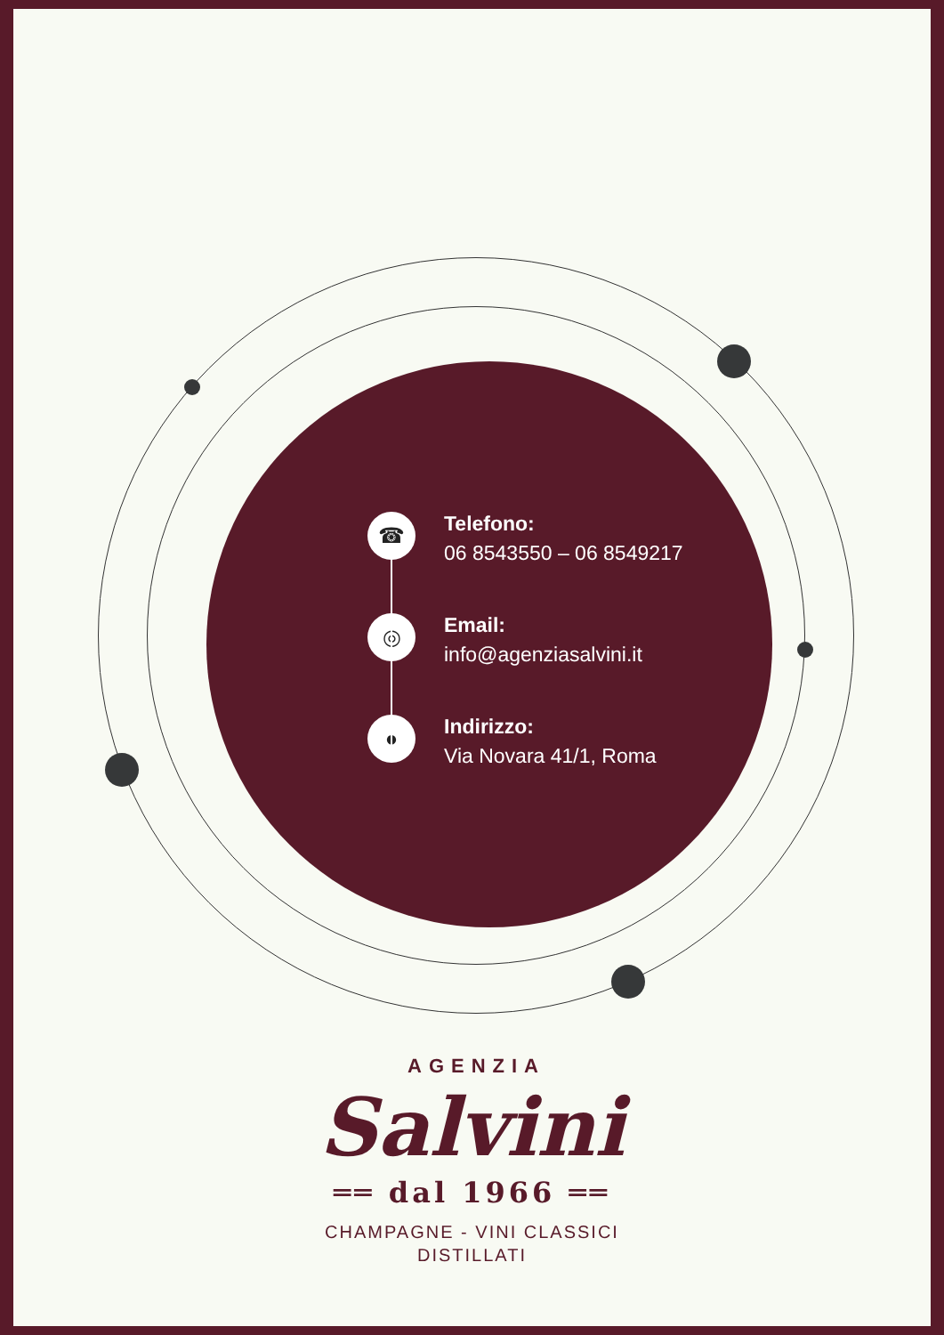☎
Telefono:
06 8543550 – 06 8549217
◎
Email:
info@agenziasalvini.it
●
Indirizzo:
Via Novara 41/1, Roma
AGENZIA
Salvini
══ dal 1966 ══
CHAMPAGNE - VINI CLASSICI
DISTILLATI